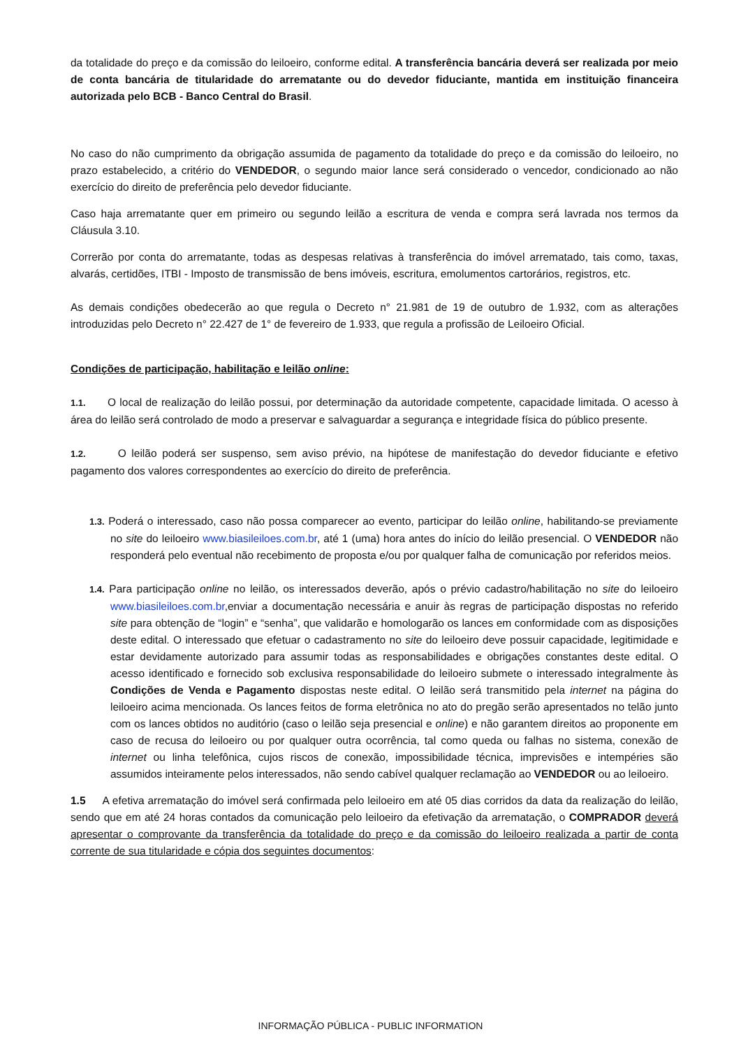da totalidade do preço e da comissão do leiloeiro, conforme edital. A transferência bancária deverá ser realizada por meio de conta bancária de titularidade do arrematante ou do devedor fiduciante, mantida em instituição financeira autorizada pelo BCB - Banco Central do Brasil.
No caso do não cumprimento da obrigação assumida de pagamento da totalidade do preço e da comissão do leiloeiro, no prazo estabelecido, a critério do VENDEDOR, o segundo maior lance será considerado o vencedor, condicionado ao não exercício do direito de preferência pelo devedor fiduciante.
Caso haja arrematante quer em primeiro ou segundo leilão a escritura de venda e compra será lavrada nos termos da Cláusula 3.10.
Correrão por conta do arrematante, todas as despesas relativas à transferência do imóvel arrematado, tais como, taxas, alvarás, certidões, ITBI - Imposto de transmissão de bens imóveis, escritura, emolumentos cartorários, registros, etc.
As demais condições obedecerão ao que regula o Decreto n° 21.981 de 19 de outubro de 1.932, com as alterações introduzidas pelo Decreto n° 22.427 de 1° de fevereiro de 1.933, que regula a profissão de Leiloeiro Oficial.
Condições de participação, habilitação e leilão online:
1.1. O local de realização do leilão possui, por determinação da autoridade competente, capacidade limitada. O acesso à área do leilão será controlado de modo a preservar e salvaguardar a segurança e integridade física do público presente.
1.2. O leilão poderá ser suspenso, sem aviso prévio, na hipótese de manifestação do devedor fiduciante e efetivo pagamento dos valores correspondentes ao exercício do direito de preferência.
1.3. Poderá o interessado, caso não possa comparecer ao evento, participar do leilão online, habilitando-se previamente no site do leiloeiro www.biasileiloes.com.br, até 1 (uma) hora antes do início do leilão presencial. O VENDEDOR não responderá pelo eventual não recebimento de proposta e/ou por qualquer falha de comunicação por referidos meios.
1.4. Para participação online no leilão, os interessados deverão, após o prévio cadastro/habilitação no site do leiloeiro www.biasileiloes.com.br,enviar a documentação necessária e anuir às regras de participação dispostas no referido site para obtenção de “login” e “senha”, que validarão e homologarão os lances em conformidade com as disposições deste edital. O interessado que efetuar o cadastramento no site do leiloeiro deve possuir capacidade, legitimidade e estar devidamente autorizado para assumir todas as responsabilidades e obrigações constantes deste edital. O acesso identificado e fornecido sob exclusiva responsabilidade do leiloeiro submete o interessado integralmente às Condições de Venda e Pagamento dispostas neste edital. O leilão será transmitido pela internet na página do leiloeiro acima mencionada. Os lances feitos de forma eletrônica no ato do pregão serão apresentados no telão junto com os lances obtidos no auditório (caso o leilão seja presencial e online) e não garantem direitos ao proponente em caso de recusa do leiloeiro ou por qualquer outra ocorrência, tal como queda ou falhas no sistema, conexão de internet ou linha telefônica, cujos riscos de conexão, impossibilidade técnica, imprevisões e intempéries são assumidos inteiramente pelos interessados, não sendo cabível qualquer reclamação ao VENDEDOR ou ao leiloeiro.
1.5 A efetiva arrematação do imóvel será confirmada pelo leiloeiro em até 05 dias corridos da data da realização do leilão, sendo que em até 24 horas contados da comunicação pelo leiloeiro da efetivação da arrematação, o COMPRADOR deverá apresentar o comprovante da transferência da totalidade do preço e da comissão do leiloeiro realizada a partir de conta corrente de sua titularidade e cópia dos seguintes documentos:
INFORMAÇÃO PÚBLICA - PUBLIC INFORMATION